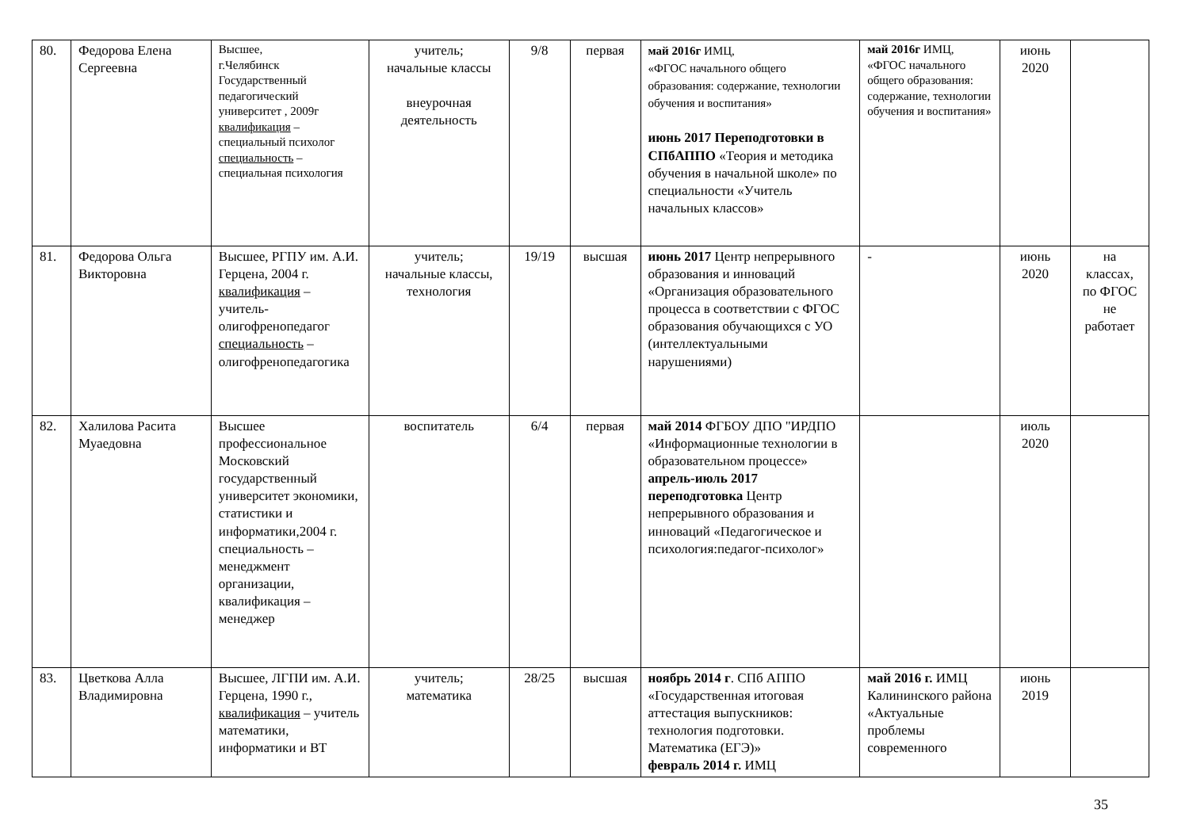| 80. | Федорова Елена Сергеевна | Высшее, г.Челябинск Государственный педагогический университет , 2009г квалификация – специальный психолог специальность – специальная психология | учитель; начальные классы внеурочная деятельность | 9/8 | первая | май 2016г ИМЦ, «ФГОС начального общего образования: содержание, технологии обучения и воспитания» июнь 2017 Переподготовки в СПбАППО «Теория и методика обучения в начальной школе» по специальности «Учитель начальных классов» | май 2016г ИМЦ, «ФГОС начального общего образования: содержание, технологии обучения и воспитания» | июнь 2020 | |
| 81. | Федорова Ольга Викторовна | Высшее, РГПУ им. А.И. Герцена, 2004 г. квалификация – учитель-олигофренопедагог специальность – олигофренопедагогика | учитель; начальные классы, технология | 19/19 | высшая | июнь 2017 Центр непрерывного образования и инноваций «Организация образовательного процесса в соответствии с ФГОС образования обучающихся с УО (интеллектуальными нарушениями) | - | июнь 2020 | на классах, по ФГОС не работает |
| 82. | Халилова Расита Муаедовна | Высшее профессиональное Московский государственный университет экономики, статистики и информатики,2004 г. специальность – менеджмент организации, квалификация – менеджер | воспитатель | 6/4 | первая | май 2014 ФГБОУ ДПО "ИРДПО «Информационные технологии в образовательном процессе» апрель-июль 2017 переподготовка Центр непрерывного образования и инноваций «Педагогическое и психология:педагог-психолог» | | июль 2020 | |
| 83. | Цветкова Алла Владимировна | Высшее, ЛГПИ им. А.И. Герцена, 1990 г., квалификация – учитель математики, информатики и ВТ | учитель; математика | 28/25 | высшая | ноябрь 2014 г . СПб АППО «Государственная итоговая аттестация выпускников: технология подготовки. Математика (ЕГЭ)» февраль 2014 г. ИМЦ | май 2016 г. ИМЦ Калининского района «Актуальные проблемы современного | июнь 2019 | |
35